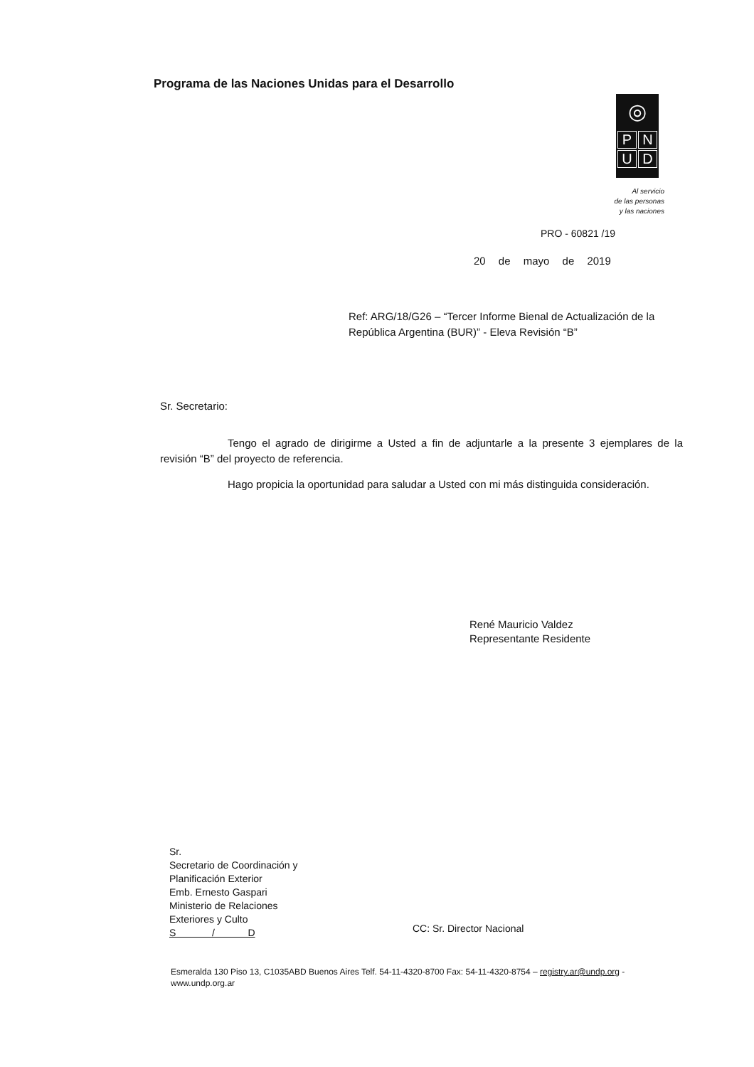Programa de las Naciones Unidas para el Desarrollo
◎
PNUD
Al servicio
de las personas
y las naciones
PRO - 60821 /19
20 de mayo de 2019
Ref: ARG/18/G26 – “Tercer Informe Bienal de Actualización de la República Argentina (BUR)” - Eleva Revisión “B”
Sr. Secretario:
Tengo el agrado de dirigirme a Usted a fin de adjuntarle a la presente 3 ejemplares de la revisión “B” del proyecto de referencia.
Hago propicia la oportunidad para saludar a Usted con mi más distinguida consideración.
René Mauricio Valdez
Representante Residente
Sr.
Secretario de Coordinación y
Planificación Exterior
Emb. Ernesto Gaspari
Ministerio de Relaciones
Exteriores y Culto
S / D
CC: Sr. Director Nacional
Esmeralda 130 Piso 13, C1035ABD Buenos Aires Telf. 54-11-4320-8700 Fax: 54-11-4320-8754 – registry.ar@undp.org -
www.undp.org.ar